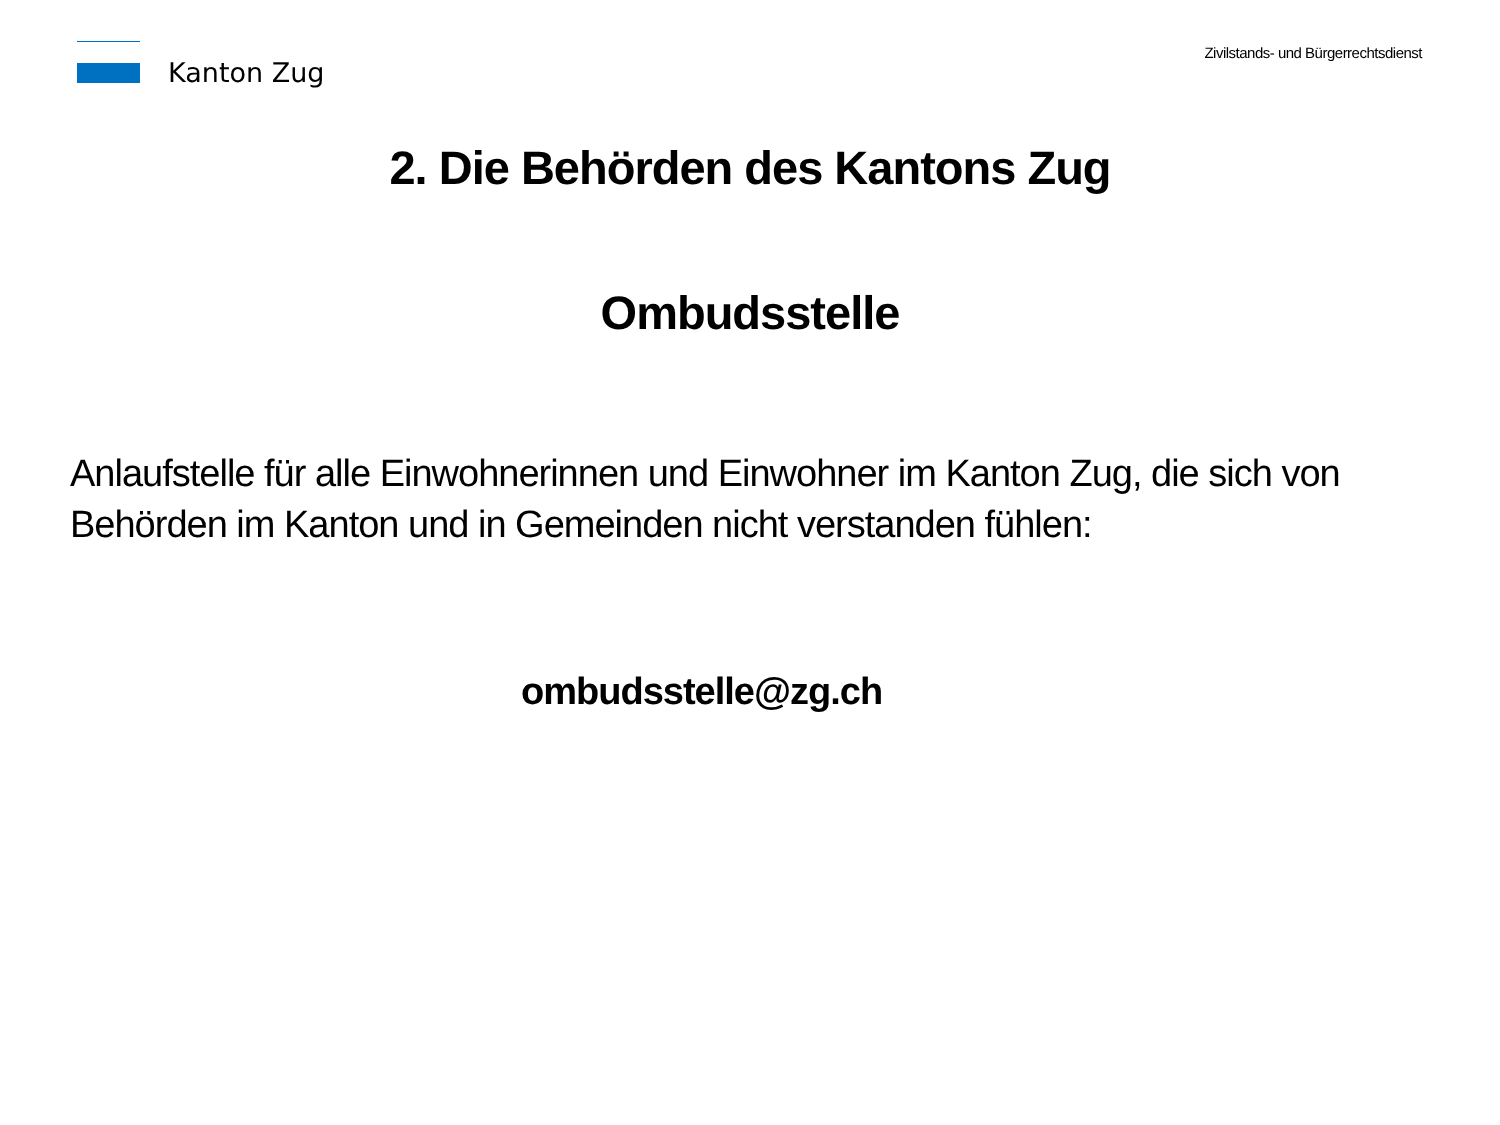Kanton Zug
Zivilstands- und Bürgerrechtsdienst
2. Die Behörden des Kantons Zug
Ombudsstelle
Anlaufstelle für alle Einwohnerinnen und Einwohner im Kanton Zug, die sich von
Behörden im Kanton und in Gemeinden nicht verstanden fühlen:
ombudsstelle@zg.ch